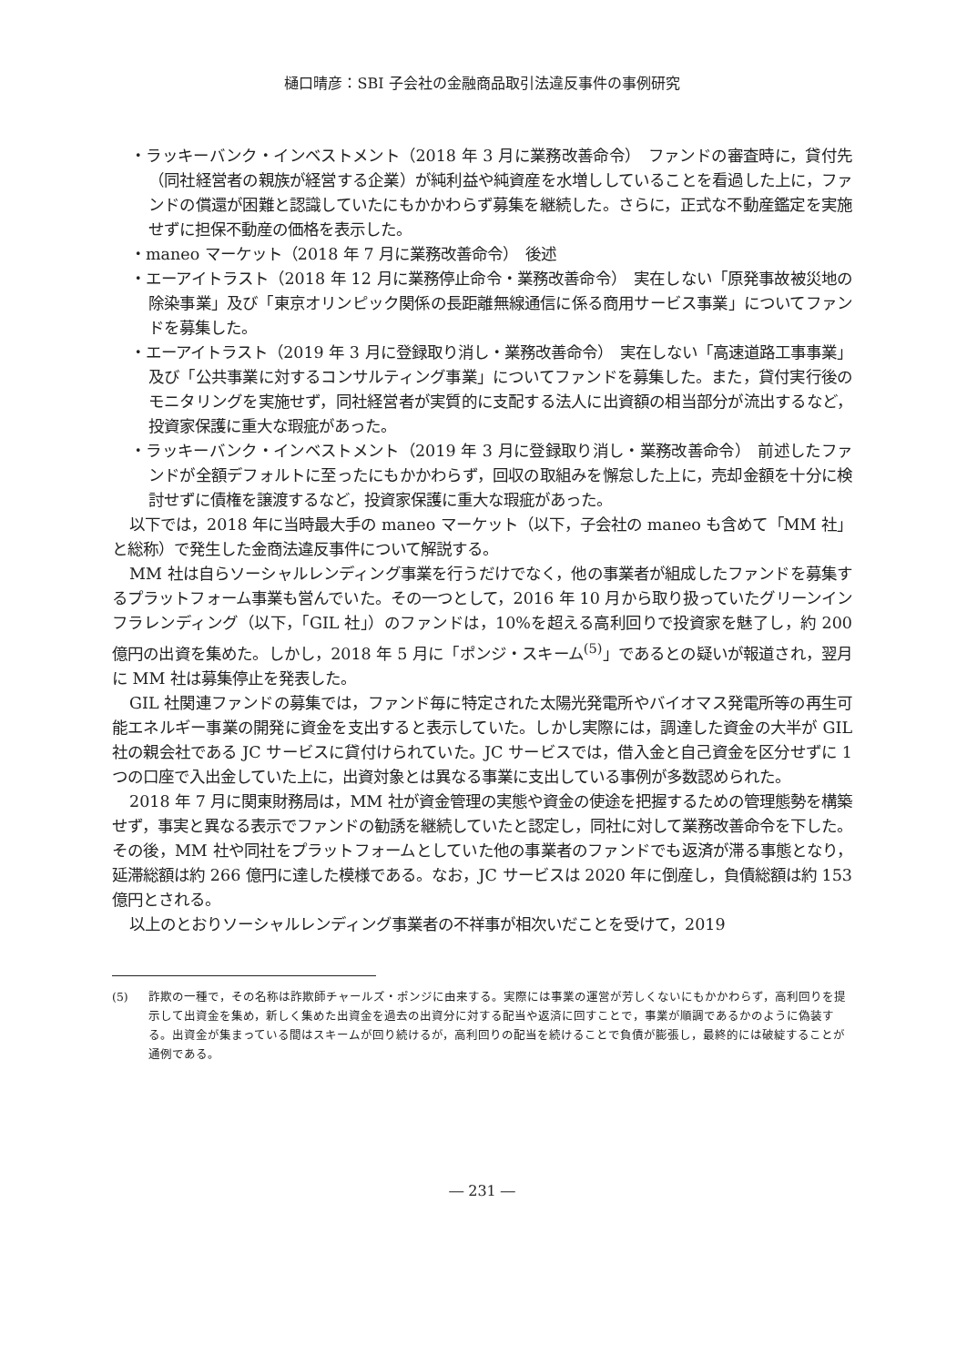樋口晴彦：SBI 子会社の金融商品取引法違反事件の事例研究
・ラッキーバンク・インベストメント（2018 年 3 月に業務改善命令）　ファンドの審査時に，貸付先（同社経営者の親族が経営する企業）が純利益や純資産を水増ししていることを看過した上に，ファンドの償還が困難と認識していたにもかかわらず募集を継続した。さらに，正式な不動産鑑定を実施せずに担保不動産の価格を表示した。
・maneo マーケット（2018 年 7 月に業務改善命令）　後述
・エーアイトラスト（2018 年 12 月に業務停止命令・業務改善命令）　実在しない「原発事故被災地の除染事業」及び「東京オリンピック関係の長距離無線通信に係る商用サービス事業」についてファンドを募集した。
・エーアイトラスト（2019 年 3 月に登録取り消し・業務改善命令）　実在しない「高速道路工事事業」及び「公共事業に対するコンサルティング事業」についてファンドを募集した。また，貸付実行後のモニタリングを実施せず，同社経営者が実質的に支配する法人に出資額の相当部分が流出するなど，投資家保護に重大な瑕疵があった。
・ラッキーバンク・インベストメント（2019 年 3 月に登録取り消し・業務改善命令）　前述したファンドが全額デフォルトに至ったにもかかわらず，回収の取組みを懈怠した上に，売却金額を十分に検討せずに債権を譲渡するなど，投資家保護に重大な瑕疵があった。
以下では，2018 年に当時最大手の maneo マーケット（以下，子会社の maneo も含めて「MM 社」と総称）で発生した金商法違反事件について解説する。
MM 社は自らソーシャルレンディング事業を行うだけでなく，他の事業者が組成したファンドを募集するプラットフォーム事業も営んでいた。その一つとして，2016 年 10 月から取り扱っていたグリーンインフラレンディング（以下，「GIL 社」）のファンドは，10%を超える高利回りで投資家を魅了し，約 200 億円の出資を集めた。しかし，2018 年 5 月に「ポンジ・スキーム<sup>(5)</sup>」であるとの疑いが報道され，翌月に MM 社は募集停止を発表した。
GIL 社関連ファンドの募集では，ファンド毎に特定された太陽光発電所やバイオマス発電所等の再生可能エネルギー事業の開発に資金を支出すると表示していた。しかし実際には，調達した資金の大半が GIL 社の親会社である JC サービスに貸付けられていた。JC サービスでは，借入金と自己資金を区分せずに 1 つの口座で入出金していた上に，出資対象とは異なる事業に支出している事例が多数認められた。
2018 年 7 月に関東財務局は，MM 社が資金管理の実態や資金の使途を把握するための管理態勢を構築せず，事実と異なる表示でファンドの勧誘を継続していたと認定し，同社に対して業務改善命令を下した。その後，MM 社や同社をプラットフォームとしていた他の事業者のファンドでも返済が滞る事態となり，延滞総額は約 266 億円に達した模様である。なお，JC サービスは 2020 年に倒産し，負債総額は約 153 億円とされる。
以上のとおりソーシャルレンディング事業者の不祥事が相次いだことを受けて，2019
(5) 詐欺の一種で，その名称は詐欺師チャールズ・ポンジに由来する。実際には事業の運営が芳しくないにもかかわらず，高利回りを提示して出資金を集め，新しく集めた出資金を過去の出資分に対する配当や返済に回すことで，事業が順調であるかのように偽装する。出資金が集まっている間はスキームが回り続けるが，高利回りの配当を続けることで負債が膨張し，最終的には破綻することが通例である。
― 231 ―